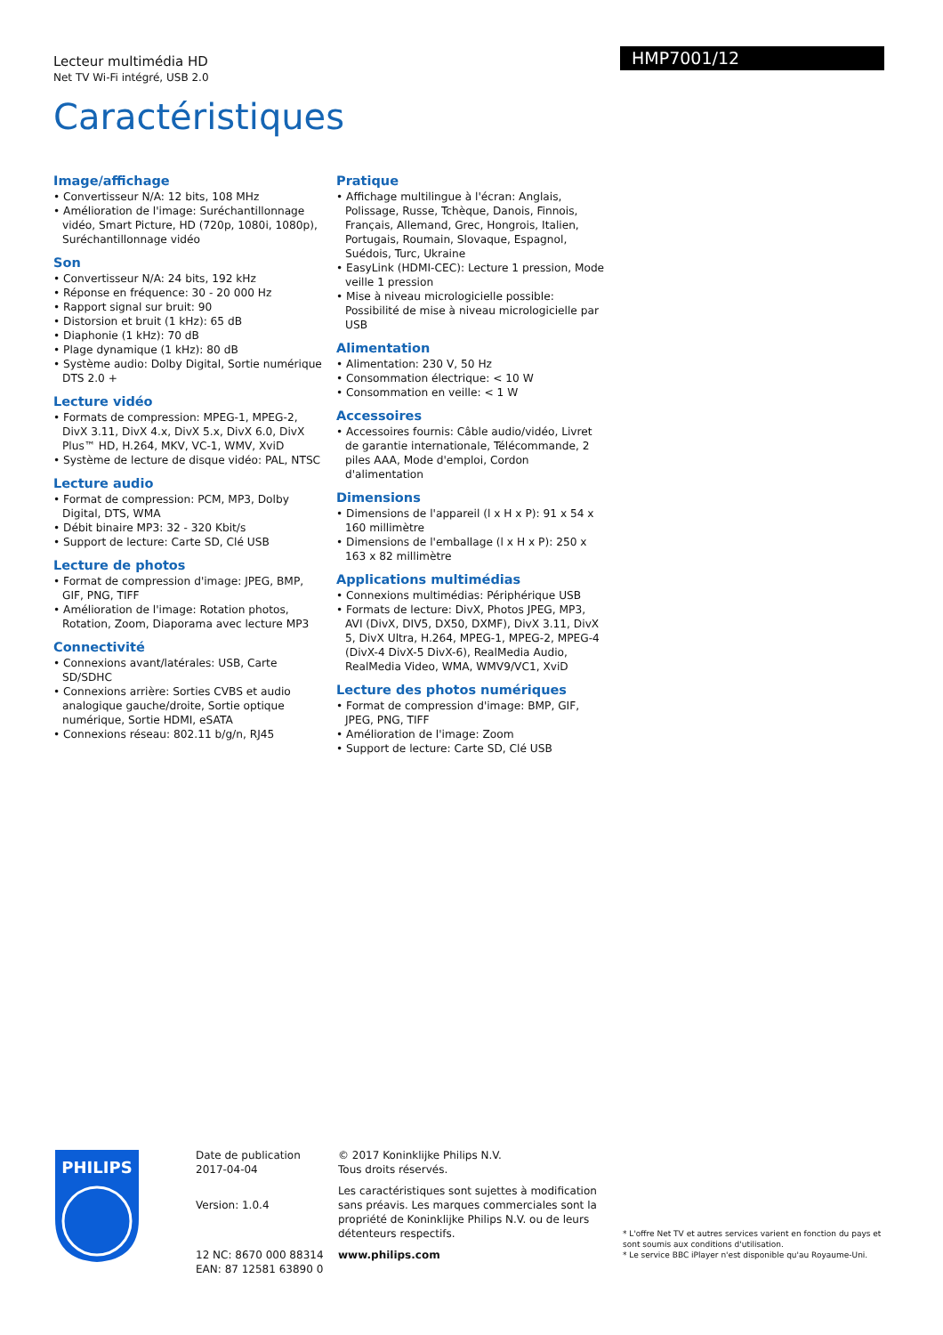Lecteur multimédia HD
Net TV Wi-Fi intégré, USB 2.0
Caractéristiques
HMP7001/12
Image/affichage
• Convertisseur N/A: 12 bits, 108 MHz
• Amélioration de l'image: Suréchantillonnage vidéo, Smart Picture, HD (720p, 1080i, 1080p), Suréchantillonnage vidéo
Son
• Convertisseur N/A: 24 bits, 192 kHz
• Réponse en fréquence: 30 - 20 000 Hz
• Rapport signal sur bruit: 90
• Distorsion et bruit (1 kHz): 65 dB
• Diaphonie (1 kHz): 70 dB
• Plage dynamique (1 kHz): 80 dB
• Système audio: Dolby Digital, Sortie numérique DTS 2.0 +
Lecture vidéo
• Formats de compression: MPEG-1, MPEG-2, DivX 3.11, DivX 4.x, DivX 5.x, DivX 6.0, DivX Plus™ HD, H.264, MKV, VC-1, WMV, XviD
• Système de lecture de disque vidéo: PAL, NTSC
Lecture audio
• Format de compression: PCM, MP3, Dolby Digital, DTS, WMA
• Débit binaire MP3: 32 - 320 Kbit/s
• Support de lecture: Carte SD, Clé USB
Lecture de photos
• Format de compression d'image: JPEG, BMP, GIF, PNG, TIFF
• Amélioration de l'image: Rotation photos, Rotation, Zoom, Diaporama avec lecture MP3
Connectivité
• Connexions avant/latérales: USB, Carte SD/SDHC
• Connexions arrière: Sorties CVBS et audio analogique gauche/droite, Sortie optique numérique, Sortie HDMI, eSATA
• Connexions réseau: 802.11 b/g/n, RJ45
Pratique
• Affichage multilingue à l'écran: Anglais, Polissage, Russe, Tchèque, Danois, Finnois, Français, Allemand, Grec, Hongrois, Italien, Portugais, Roumain, Slovaque, Espagnol, Suédois, Turc, Ukraine
• EasyLink (HDMI-CEC): Lecture 1 pression, Mode veille 1 pression
• Mise à niveau micrologicielle possible: Possibilité de mise à niveau micrologicielle par USB
Alimentation
• Alimentation: 230 V, 50 Hz
• Consommation électrique: < 10 W
• Consommation en veille: < 1 W
Accessoires
• Accessoires fournis: Câble audio/vidéo, Livret de garantie internationale, Télécommande, 2 piles AAA, Mode d'emploi, Cordon d'alimentation
Dimensions
• Dimensions de l'appareil (l x H x P): 91 x 54 x 160 millimètre
• Dimensions de l'emballage (l x H x P): 250 x 163 x 82 millimètre
Applications multimédias
• Connexions multimédias: Périphérique USB
• Formats de lecture: DivX, Photos JPEG, MP3, AVI (DivX, DIV5, DX50, DXMF), DivX 3.11, DivX 5, DivX Ultra, H.264, MPEG-1, MPEG-2, MPEG-4 (DivX-4 DivX-5 DivX-6), RealMedia Audio, RealMedia Video, WMA, WMV9/VC1, XviD
Lecture des photos numériques
• Format de compression d'image: BMP, GIF, JPEG, PNG, TIFF
• Amélioration de l'image: Zoom
• Support de lecture: Carte SD, Clé USB
PHILIPS
Date de publication
2017-04-04
Version: 1.0.4
12 NC: 8670 000 88314
EAN: 87 12581 63890 0
© 2017 Koninklijke Philips N.V.
Tous droits réservés.
Les caractéristiques sont sujettes à modification sans préavis. Les marques commerciales sont la propriété de Koninklijke Philips N.V. ou de leurs détenteurs respectifs.
www.philips.com
* L'offre Net TV et autres services varient en fonction du pays et sont soumis aux conditions d'utilisation.
* Le service BBC iPlayer n'est disponible qu'au Royaume-Uni.